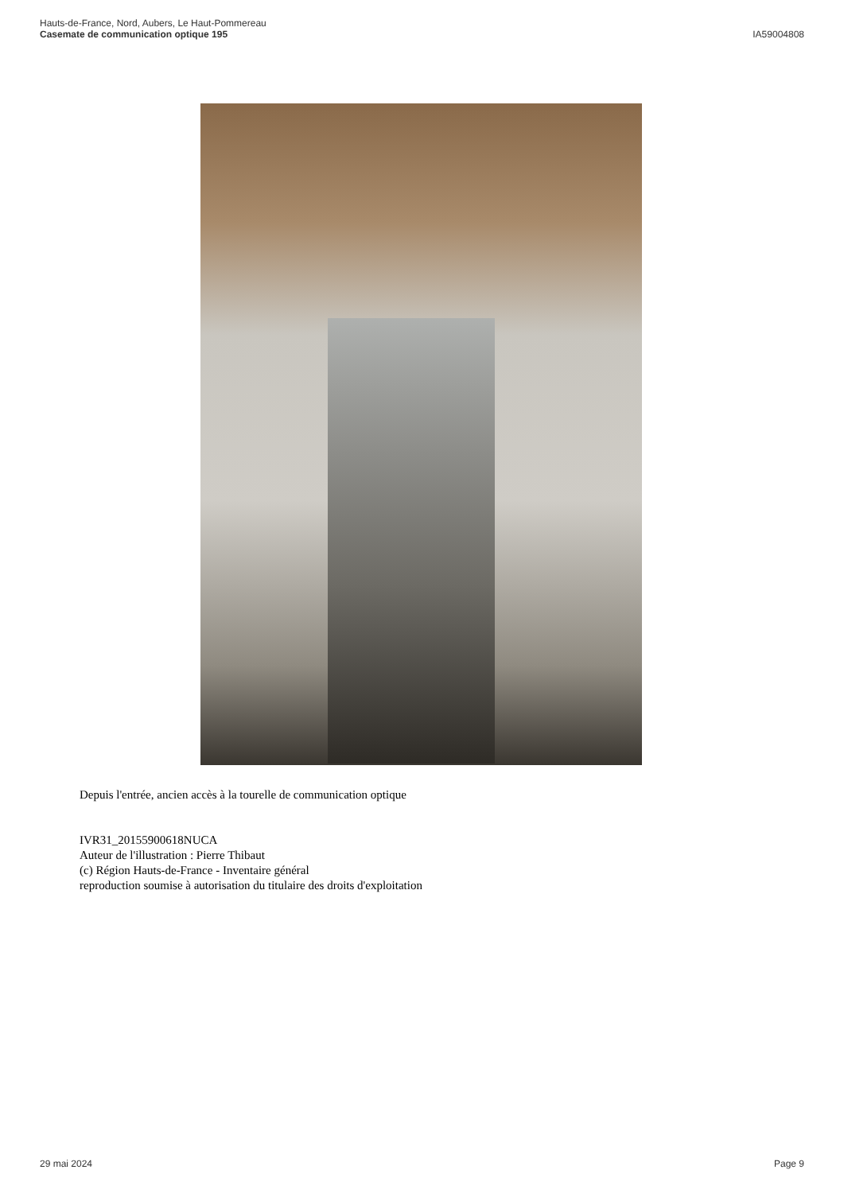Hauts-de-France, Nord, Aubers, Le Haut-Pommereau
Casemate de communication optique 195
IA59004808
Depuis l'entrée, ancien accès à la tourelle de communication optique
IVR31_20155900618NUCA
Auteur de l'illustration : Pierre Thibaut
(c) Région Hauts-de-France - Inventaire général
reproduction soumise à autorisation du titulaire des droits d'exploitation
29 mai 2024 Page 9